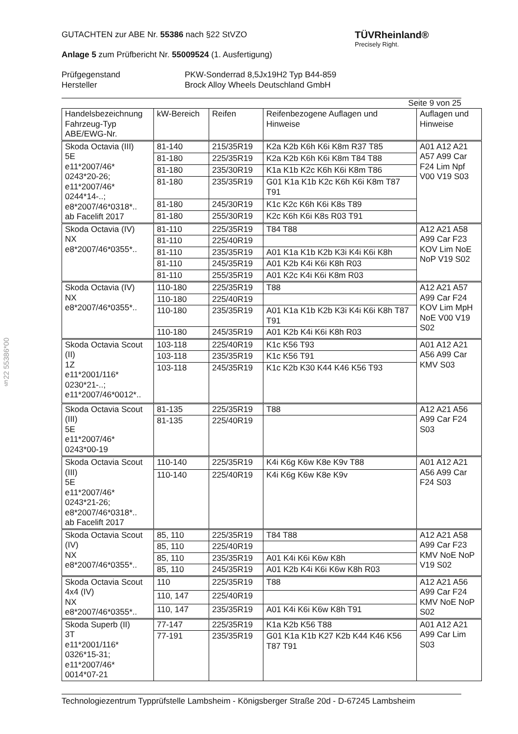§22 55386*00
TÜVRheinland®
Precisely Right.
GUTACHTEN zur ABE Nr. 55386 nach §22 StVZO
Anlage 5 zum Prüfbericht Nr. 55009524 (1. Ausfertigung)
Prüfgegenstand
Hersteller
PKW-Sonderrad 8,5Jx19H2 Typ B44-859
Brock Alloy Wheels Deutschland GmbH
Seite 9 von 25
| Handelsbezeichnung Fahrzeug-Typ ABE/EWG-Nr. | kW-Bereich | Reifen | Reifenbezogene Auflagen und Hinweise | Auflagen und Hinweise |
| --- | --- | --- | --- | --- |
| Skoda Octavia (III) 5E e11*2007/46* 0243*20-26; e11*2007/46* 0244*14-..; e8*2007/46*0318*.. ab Facelift 2017 | 81-140 | 215/35R19 | K2a K2b K6h K6i K8m R37 T85 | A01 A12 A21 A57 A99 Car F24 Lim Npf V00 V19 S03 |
| | 81-180 | 225/35R19 | K2a K2b K6h K6i K8m T84 T88 | |
| | 81-180 | 235/30R19 | K1a K1b K2c K6h K6i K8m T86 | |
| | 81-180 | 235/35R19 | G01 K1a K1b K2c K6h K6i K8m T87 T91 | |
| | 81-180 | 245/30R19 | K1c K2c K6h K6i K8s T89 | |
| | 81-180 | 255/30R19 | K2c K6h K6i K8s R03 T91 | |
| Skoda Octavia (IV) NX e8*2007/46*0355*.. | 81-110 | 225/35R19 | T84 T88 | A12 A21 A58 A99 Car F23 KOV Lim NoE NoP V19 S02 |
| | 81-110 | 225/40R19 | | |
| | 81-110 | 235/35R19 | A01 K1a K1b K2b K3i K4i K6i K8h | |
| | 81-110 | 245/35R19 | A01 K2b K4i K6i K8h R03 | |
| | 81-110 | 255/35R19 | A01 K2c K4i K6i K8m R03 | |
| Skoda Octavia (IV) NX e8*2007/46*0355*.. | 110-180 | 225/35R19 | T88 | A12 A21 A57 A99 Car F24 KOV Lim MpH NoE V00 V19 S02 |
| | 110-180 | 225/40R19 | | |
| | 110-180 | 235/35R19 | A01 K1a K1b K2b K3i K4i K6i K8h T87 T91 | |
| | 110-180 | 245/35R19 | A01 K2b K4i K6i K8h R03 | |
| Skoda Octavia Scout (II) 1Z e11*2001/116* 0230*21-..; e11*2007/46*0012*.. | 103-118 | 225/40R19 | K1c K56 T93 | A01 A12 A21 A56 A99 Car KMV S03 |
| | 103-118 | 235/35R19 | K1c K56 T91 | |
| | 103-118 | 245/35R19 | K1c K2b K30 K44 K46 K56 T93 | |
| Skoda Octavia Scout (III) 5E e11*2007/46* 0243*00-19 | 81-135 | 225/35R19 | T88 | A12 A21 A56 A99 Car F24 S03 |
| | 81-135 | 225/40R19 | | |
| Skoda Octavia Scout (III) 5E e11*2007/46* 0243*21-26; e8*2007/46*0318*.. ab Facelift 2017 | 110-140 | 225/35R19 | K4i K6g K6w K8e K9v T88 | A01 A12 A21 A56 A99 Car F24 S03 |
| | 110-140 | 225/40R19 | K4i K6g K6w K8e K9v | |
| Skoda Octavia Scout (IV) NX e8*2007/46*0355*.. | 85, 110 | 225/35R19 | T84 T88 | A12 A21 A58 A99 Car F23 KMV NoE NoP V19 S02 |
| | 85, 110 | 225/40R19 | | |
| | 85, 110 | 235/35R19 | A01 K4i K6i K6w K8h | |
| | 85, 110 | 245/35R19 | A01 K2b K4i K6i K6w K8h R03 | |
| Skoda Octavia Scout 4x4 (IV) NX e8*2007/46*0355*.. | 110 | 225/35R19 | T88 | A12 A21 A56 A99 Car F24 KMV NoE NoP S02 |
| | 110, 147 | 225/40R19 | | |
| | 110, 147 | 235/35R19 | A01 K4i K6i K6w K8h T91 | |
| Skoda Superb (II) 3T e11*2001/116* 0326*15-31; e11*2007/46* 0014*07-21 | 77-147 | 225/35R19 | K1a K2b K56 T88 | A01 A12 A21 A99 Car Lim S03 |
| | 77-191 | 235/35R19 | G01 K1a K1b K27 K2b K44 K46 K56 T87 T91 | |
Technologiezentrum Typprüfstelle Lambsheim - Königsberger Straße 20d - D-67245 Lambsheim